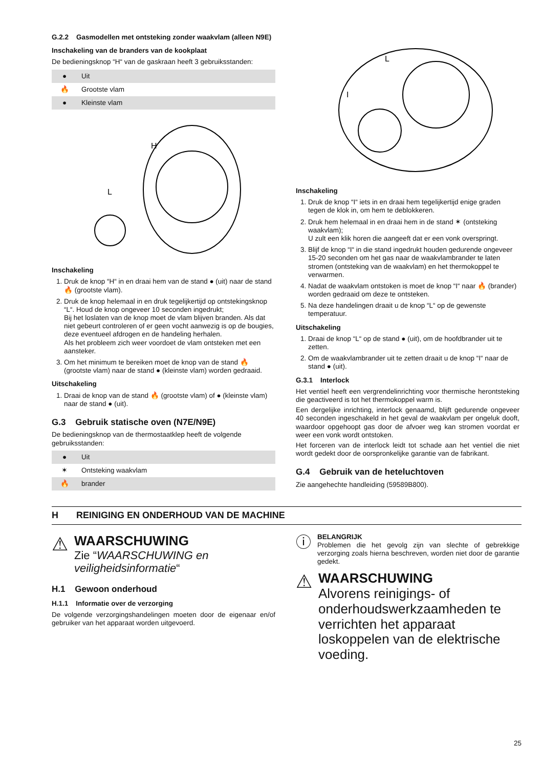G.2.2 Gasmodellen met ontsteking zonder waakvlam (alleen N9E)
Inschakeling van de branders van de kookplaat
De bedieningsknop “H“ van de gaskraan heeft 3 gebruiksstanden:
| ● | Uit |
| 🔥 | Grootste vlam |
| ● | Kleinste vlam |
H
L
Inschakeling
1. Druk de knop “H“ in en draai hem van de stand ● (uit) naar de stand 🔥 (grootste vlam).
2. Druk de knop helemaal in en druk tegelijkertijd op ontstekingsknop “L“. Houd de knop ongeveer 10 seconden ingedrukt;
Bij het loslaten van de knop moet de vlam blijven branden. Als dat niet gebeurt controleren of er geen vocht aanwezig is op de bougies, deze eventueel afdrogen en de handeling herhalen.
Als het probleem zich weer voordoet de vlam ontsteken met een aansteker.
3. Om het minimum te bereiken moet de knop van de stand 🔥 (grootste vlam) naar de stand ● (kleinste vlam) worden gedraaid.
Uitschakeling
1. Draai de knop van de stand 🔥 (grootste vlam) of ● (kleinste vlam) naar de stand ● (uit).
G.3 Gebruik statische oven (N7E/N9E)
De bedieningsknop van de thermostaatklep heeft de volgende gebruiksstanden:
| ● | Uit |
| ✶ | Ontsteking waakvlam |
| 🔥 | brander |
L
I
Inschakeling
1. Druk de knop “I“ iets in en draai hem tegelijkertijd enige graden tegen de klok in, om hem te deblokkeren.
2. Druk hem helemaal in en draai hem in de stand ✶ (ontsteking waakvlam);
U zult een klik horen die aangeeft dat er een vonk overspringt.
3. Blijf de knop “I“ in die stand ingedrukt houden gedurende ongeveer 15-20 seconden om het gas naar de waakvlambrander te laten stromen (ontsteking van de waakvlam) en het thermokoppel te verwarmen.
4. Nadat de waakvlam ontstoken is moet de knop “I“ naar 🔥 (brander) worden gedraaid om deze te ontsteken.
5. Na deze handelingen draait u de knop “L“ op de gewenste temperatuur.
Uitschakeling
1. Draai de knop “L“ op de stand ● (uit), om de hoofdbrander uit te zetten.
2. Om de waakvlambrander uit te zetten draait u de knop “I“ naar de stand ● (uit).
G.3.1 Interlock
Het ventiel heeft een vergrendelinrichting voor thermische herontsteking die geactiveerd is tot het thermokoppel warm is.
Een dergelijke inrichting, interlock genaamd, blijft gedurende ongeveer 40 seconden ingeschakeld in het geval de waakvlam per ongeluk dooft, waardoor opgehoopt gas door de afvoer weg kan stromen voordat er weer een vonk wordt ontstoken.
Het forceren van de interlock leidt tot schade aan het ventiel die niet wordt gedekt door de oorspronkelijke garantie van de fabrikant.
G.4 Gebruik van de heteluchtoven
Zie aangehechte handleiding (59589B800).
H REINIGING EN ONDERHOUD VAN DE MACHINE
⚠
WAARSCHUWING
Zie “WAARSCHUWING en veiligheidsinformatie“
H.1 Gewoon onderhoud
H.1.1 Informatie over de verzorging
De volgende verzorgingshandelingen moeten door de eigenaar en/of gebruiker van het apparaat worden uitgevoerd.
ⓘ
BELANGRIJK
Problemen die het gevolg zijn van slechte of gebrekkige verzorging zoals hierna beschreven, worden niet door de garantie gedekt.
⚠
WAARSCHUWING
Alvorens reinigings- of onderhoudswerkzaamheden te verrichten het apparaat loskoppelen van de elektrische voeding.
25